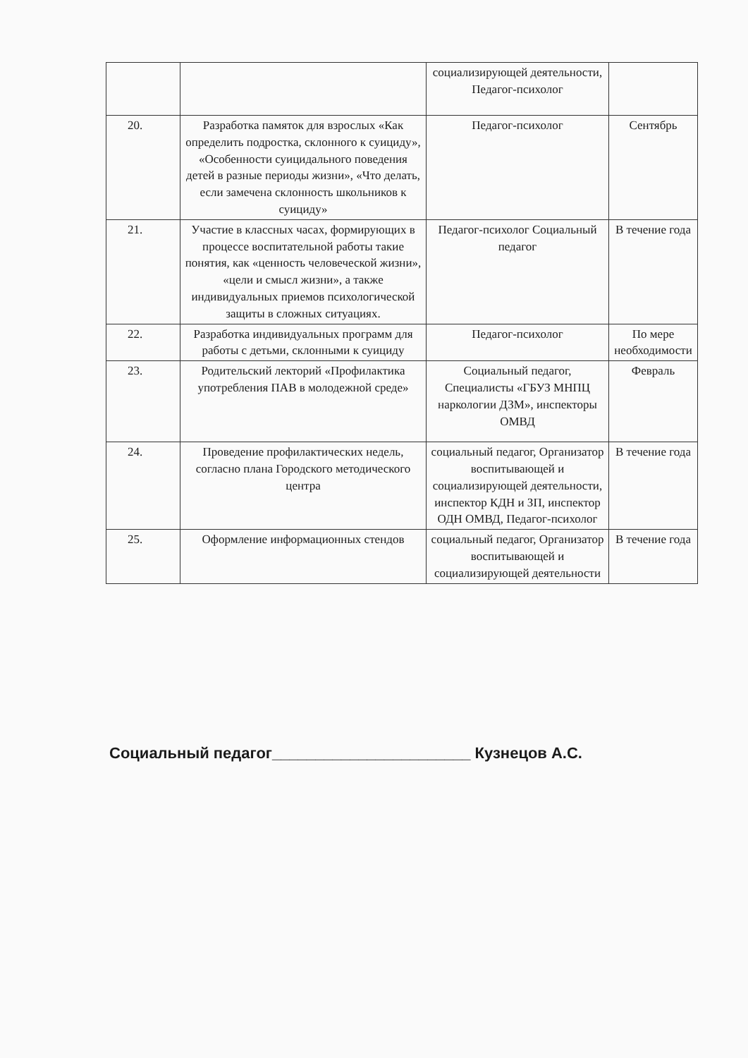| | | социализирующей деятельности, Педагог-психолог | |
| 20. | Разработка памяток для взрослых «Как определить подростка, склонного к суициду», «Особенности суицидального поведения детей в разные периоды жизни», «Что делать, если замечена склонность школьников к суициду» | Педагог-психолог | Сентябрь |
| 21. | Участие в классных часах, формирующих в процессе воспитательной работы такие понятия, как «ценность человеческой жизни», «цели и смысл жизни», а также индивидуальных приемов психологической защиты в сложных ситуациях. | Педагог-психолог Социальный педагог | В течение года |
| 22. | Разработка индивидуальных программ для работы с детьми, склонными к суициду | Педагог-психолог | По мере необходимости |
| 23. | Родительский лекторий «Профилактика употребления ПАВ в молодежной среде» | Социальный педагог, Специалисты «ГБУЗ МНПЦ наркологии ДЗМ», инспекторы ОМВД | Февраль |
| 24. | Проведение профилактических недель, согласно плана Городского методического центра | социальный педагог, Организатор воспитывающей и социализирующей деятельности, инспектор КДН и ЗП, инспектор ОДН ОМВД, Педагог-психолог | В течение года |
| 25. | Оформление информационных стендов | социальный педагог, Организатор воспитывающей и социализирующей деятельности | В течение года |
Социальный педагог_______________________ Кузнецов А.С.